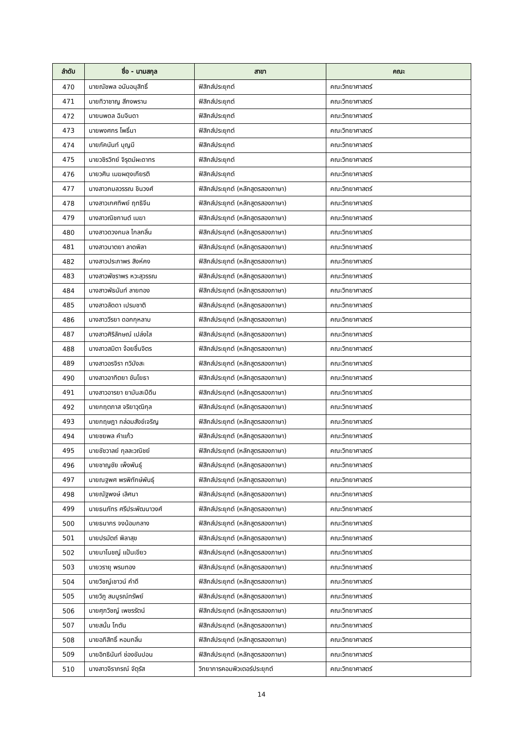| ลำดับ | ชื่อ - นามสกุล | สาขา | คณะ |
| --- | --- | --- | --- |
| 470 | นายณัชพล อนันอนุสิทธิ์ | ฟิสิกส์ประยุกต์ | คณะวิทยาศาสตร์ |
| 471 | นายทิวาชาญ สีกงพราน | ฟิสิกส์ประยุกต์ | คณะวิทยาศาสตร์ |
| 472 | นายนพดล ฉิมจินดา | ฟิสิกส์ประยุกต์ | คณะวิทยาศาสตร์ |
| 473 | นายพงศกร โพธิ์นา | ฟิสิกส์ประยุกต์ | คณะวิทยาศาสตร์ |
| 474 | นายภัคนันท์ บุญมี | ฟิสิกส์ประยุกต์ | คณะวิทยาศาสตร์ |
| 475 | นายวชิรวิทย์ จิรุตม์ผะดาทร | ฟิสิกส์ประยุกต์ | คณะวิทยาศาสตร์ |
| 476 | นายวศิน เมฆผดุงเกียรติ | ฟิสิกส์ประยุกต์ | คณะวิทยาศาสตร์ |
| 477 | นางสาวกมลวรรณ ชินวงศ์ | ฟิสิกส์ประยุกต์ (หลักสูตรสองภาษา) | คณะวิทยาศาสตร์ |
| 478 | นางสาวเกศทิพย์ ฤทธิจีน | ฟิสิกส์ประยุกต์ (หลักสูตรสองภาษา) | คณะวิทยาศาสตร์ |
| 479 | นางสาวณิชกานต์ เมฆา | ฟิสิกส์ประยุกต์ (หลักสูตรสองภาษา) | คณะวิทยาศาสตร์ |
| 480 | นางสาวดวงกมล ไกลกลิ่น | ฟิสิกส์ประยุกต์ (หลักสูตรสองภาษา) | คณะวิทยาศาสตร์ |
| 481 | นางสาวนาตยา ลาดพิลา | ฟิสิกส์ประยุกต์ (หลักสูตรสองภาษา) | คณะวิทยาศาสตร์ |
| 482 | นางสาวประภาพร สิงห์คง | ฟิสิกส์ประยุกต์ (หลักสูตรสองภาษา) | คณะวิทยาศาสตร์ |
| 483 | นางสาวพัชราพร หวะสุวรรณ | ฟิสิกส์ประยุกต์ (หลักสูตรสองภาษา) | คณะวิทยาศาสตร์ |
| 484 | นางสาวพัธนันท์ ลายทอง | ฟิสิกส์ประยุกต์ (หลักสูตรสองภาษา) | คณะวิทยาศาสตร์ |
| 485 | นางสาวลัดดา เปรมชาติ | ฟิสิกส์ประยุกต์ (หลักสูตรสองภาษา) | คณะวิทยาศาสตร์ |
| 486 | นางสาววีรยา ดอกกุหลาบ | ฟิสิกส์ประยุกต์ (หลักสูตรสองภาษา) | คณะวิทยาศาสตร์ |
| 487 | นางสาวศิริลักษณ์ เปล่งใส | ฟิสิกส์ประยุกต์ (หลักสูตรสองภาษา) | คณะวิทยาศาสตร์ |
| 488 | นางสาวสมิตา จ้อยชื่นจิตร | ฟิสิกส์ประยุกต์ (หลักสูตรสองภาษา) | คณะวิทยาศาสตร์ |
| 489 | นางสาวอรจิรา ทวิมังสะ | ฟิสิกส์ประยุกต์ (หลักสูตรสองภาษา) | คณะวิทยาศาสตร์ |
| 490 | นางสาวอาทิตยา ขันโยธา | ฟิสิกส์ประยุกต์ (หลักสูตรสองภาษา) | คณะวิทยาศาสตร์ |
| 491 | นางสาวอารยา ยามันสะปีดีน | ฟิสิกส์ประยุกต์ (หลักสูตรสองภาษา) | คณะวิทยาศาสตร์ |
| 492 | นายกฤตภาส จริยาวุฒิกุล | ฟิสิกส์ประยุกต์ (หลักสูตรสองภาษา) | คณะวิทยาศาสตร์ |
| 493 | นายกฤษฎา กล่อมสังข์เจริญ | ฟิสิกส์ประยุกต์ (หลักสูตรสองภาษา) | คณะวิทยาศาสตร์ |
| 494 | นายชยพล คำแก้ว | ฟิสิกส์ประยุกต์ (หลักสูตรสองภาษา) | คณะวิทยาศาสตร์ |
| 495 | นายชัชวาลย์ กุลละวณิชย์ | ฟิสิกส์ประยุกต์ (หลักสูตรสองภาษา) | คณะวิทยาศาสตร์ |
| 496 | นายชาญชัย เพ็งพันธุ์ | ฟิสิกส์ประยุกต์ (หลักสูตรสองภาษา) | คณะวิทยาศาสตร์ |
| 497 | นายณฐพศ พรพิทักษ์พันธุ์ | ฟิสิกส์ประยุกต์ (หลักสูตรสองภาษา) | คณะวิทยาศาสตร์ |
| 498 | นายณัฐพงษ์ เลิศนา | ฟิสิกส์ประยุกต์ (หลักสูตรสองภาษา) | คณะวิทยาศาสตร์ |
| 499 | นายธนภัทร ศรีประพัฒนาวงศ์ | ฟิสิกส์ประยุกต์ (หลักสูตรสองภาษา) | คณะวิทยาศาสตร์ |
| 500 | นายธนากร จงน้อมกลาง | ฟิสิกส์ประยุกต์ (หลักสูตรสองภาษา) | คณะวิทยาศาสตร์ |
| 501 | นายปรมัตถ์ พิลาสุข | ฟิสิกส์ประยุกต์ (หลักสูตรสองภาษา) | คณะวิทยาศาสตร์ |
| 502 | นายมาโนชญ์ แป้นเขียว | ฟิสิกส์ประยุกต์ (หลักสูตรสองภาษา) | คณะวิทยาศาสตร์ |
| 503 | นายวรายุ พรมทอง | ฟิสิกส์ประยุกต์ (หลักสูตรสองภาษา) | คณะวิทยาศาสตร์ |
| 504 | นายวิชญ์เชาวน์ คำดี | ฟิสิกส์ประยุกต์ (หลักสูตรสองภาษา) | คณะวิทยาศาสตร์ |
| 505 | นายวิภู สมบูรณ์ทรัพย์ | ฟิสิกส์ประยุกต์ (หลักสูตรสองภาษา) | คณะวิทยาศาสตร์ |
| 506 | นายศุภวิชญ์ เพชรรัตน์ | ฟิสิกส์ประยุกต์ (หลักสูตรสองภาษา) | คณะวิทยาศาสตร์ |
| 507 | นายสนั่น โกตัน | ฟิสิกส์ประยุกต์ (หลักสูตรสองภาษา) | คณะวิทยาศาสตร์ |
| 508 | นายอภิสิทธิ์ หอมกลิ่น | ฟิสิกส์ประยุกต์ (หลักสูตรสองภาษา) | คณะวิทยาศาสตร์ |
| 509 | นายอิทธินันท์ ช่องขันปอน | ฟิสิกส์ประยุกต์ (หลักสูตรสองภาษา) | คณะวิทยาศาสตร์ |
| 510 | นางสาวจิราภรณ์ จัตุรัส | วิทยาการคอมพิวเตอร์ประยุกต์ | คณะวิทยาศาสตร์ |
14